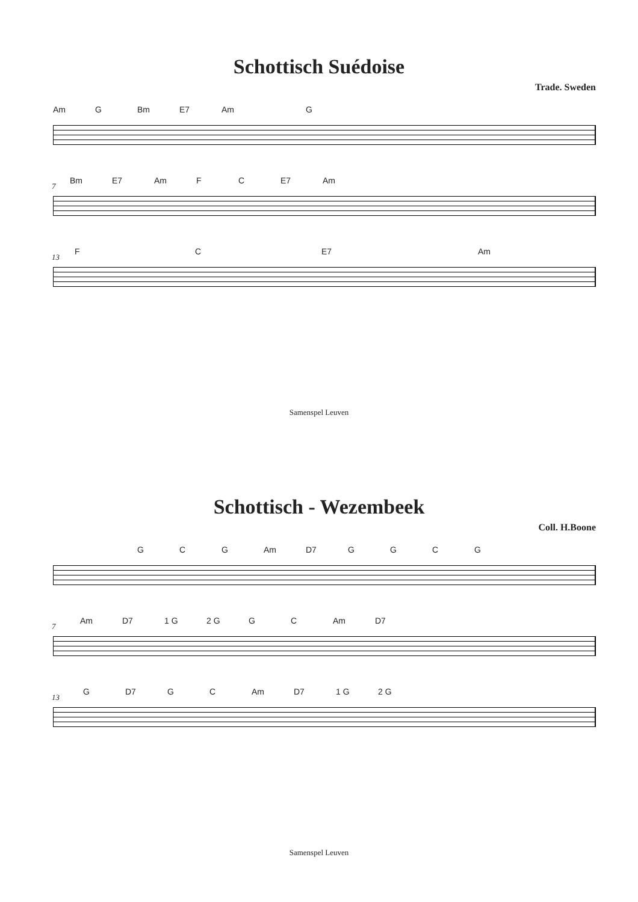Schottisch Suédoise
Trade. Sweden
Am G Bm E7 Am G
7
Bm E7 Am F C E7 Am
13
F C E7 Am
Samenspel Leuven
Schottisch - Wezembeek
Coll. H.Boone
G C G Am D7 GGCG
7
Am D7 1 G 2 G G C Am D7
13
G D7 G C Am D7 1 G 2 G
Samenspel Leuven